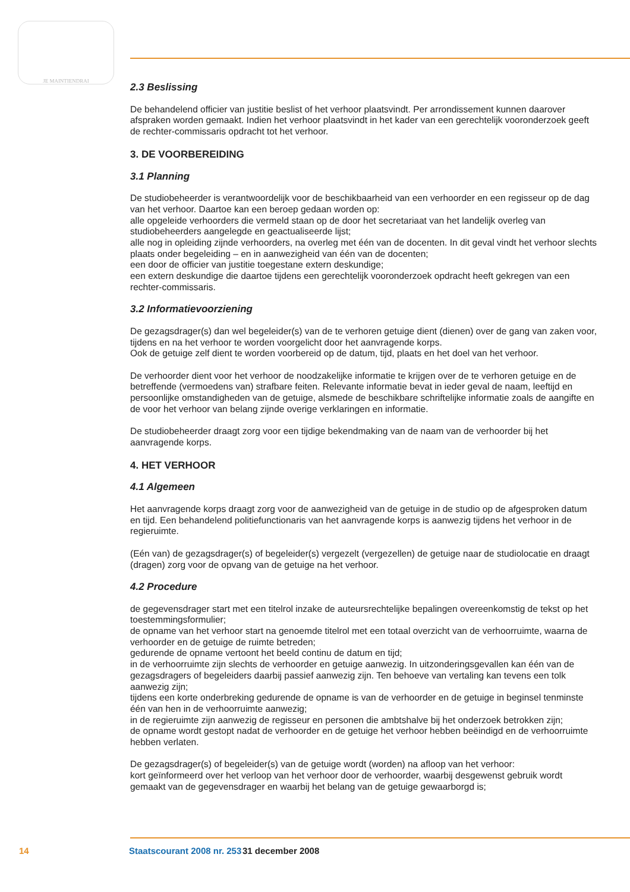JE MAINTIENDRAI
2.3 Beslissing
De behandelend officier van justitie beslist of het verhoor plaatsvindt. Per arrondissement kunnen daarover afspraken worden gemaakt. Indien het verhoor plaatsvindt in het kader van een gerechtelijk vooronderzoek geeft de rechter-commissaris opdracht tot het verhoor.
3. DE VOORBEREIDING
3.1 Planning
De studiobeheerder is verantwoordelijk voor de beschikbaarheid van een verhoorder en een regisseur op de dag van het verhoor. Daartoe kan een beroep gedaan worden op:
alle opgeleide verhoorders die vermeld staan op de door het secretariaat van het landelijk overleg van studiobeheerders aangelegde en geactualiseerde lijst;
alle nog in opleiding zijnde verhoorders, na overleg met één van de docenten. In dit geval vindt het verhoor slechts plaats onder begeleiding – en in aanwezigheid van één van de docenten;
een door de officier van justitie toegestane extern deskundige;
een extern deskundige die daartoe tijdens een gerechtelijk vooronderzoek opdracht heeft gekregen van een rechter-commissaris.
3.2 Informatievoorziening
De gezagsdrager(s) dan wel begeleider(s) van de te verhoren getuige dient (dienen) over de gang van zaken voor, tijdens en na het verhoor te worden voorgelicht door het aanvragende korps.
Ook de getuige zelf dient te worden voorbereid op de datum, tijd, plaats en het doel van het verhoor.
De verhoorder dient voor het verhoor de noodzakelijke informatie te krijgen over de te verhoren getuige en de betreffende (vermoedens van) strafbare feiten. Relevante informatie bevat in ieder geval de naam, leeftijd en persoonlijke omstandigheden van de getuige, alsmede de beschikbare schriftelijke informatie zoals de aangifte en de voor het verhoor van belang zijnde overige verklaringen en informatie.
De studiobeheerder draagt zorg voor een tijdige bekendmaking van de naam van de verhoorder bij het aanvragende korps.
4. HET VERHOOR
4.1 Algemeen
Het aanvragende korps draagt zorg voor de aanwezigheid van de getuige in de studio op de afgesproken datum en tijd. Een behandelend politiefunctionaris van het aanvragende korps is aanwezig tijdens het verhoor in de regieruimte.
(Eén van) de gezagsdrager(s) of begeleider(s) vergezelt (vergezellen) de getuige naar de studiolocatie en draagt (dragen) zorg voor de opvang van de getuige na het verhoor.
4.2 Procedure
de gegevensdrager start met een titelrol inzake de auteursrechtelijke bepalingen overeenkomstig de tekst op het toestemmingsformulier;
de opname van het verhoor start na genoemde titelrol met een totaal overzicht van de verhoorruimte, waarna de verhoorder en de getuige de ruimte betreden;
gedurende de opname vertoont het beeld continu de datum en tijd;
in de verhoorruimte zijn slechts de verhoorder en getuige aanwezig. In uitzonderingsgevallen kan één van de gezagsdragers of begeleiders daarbij passief aanwezig zijn. Ten behoeve van vertaling kan tevens een tolk aanwezig zijn;
tijdens een korte onderbreking gedurende de opname is van de verhoorder en de getuige in beginsel tenminste één van hen in de verhoorruimte aanwezig;
in de regieruimte zijn aanwezig de regisseur en personen die ambtshalve bij het onderzoek betrokken zijn;
de opname wordt gestopt nadat de verhoorder en de getuige het verhoor hebben beëindigd en de verhoorruimte hebben verlaten.
De gezagsdrager(s) of begeleider(s) van de getuige wordt (worden) na afloop van het verhoor:
kort geïnformeerd over het verloop van het verhoor door de verhoorder, waarbij desgewenst gebruik wordt gemaakt van de gegevensdrager en waarbij het belang van de getuige gewaarborgd is;
14 Staatscourant 2008 nr. 253 31 december 2008